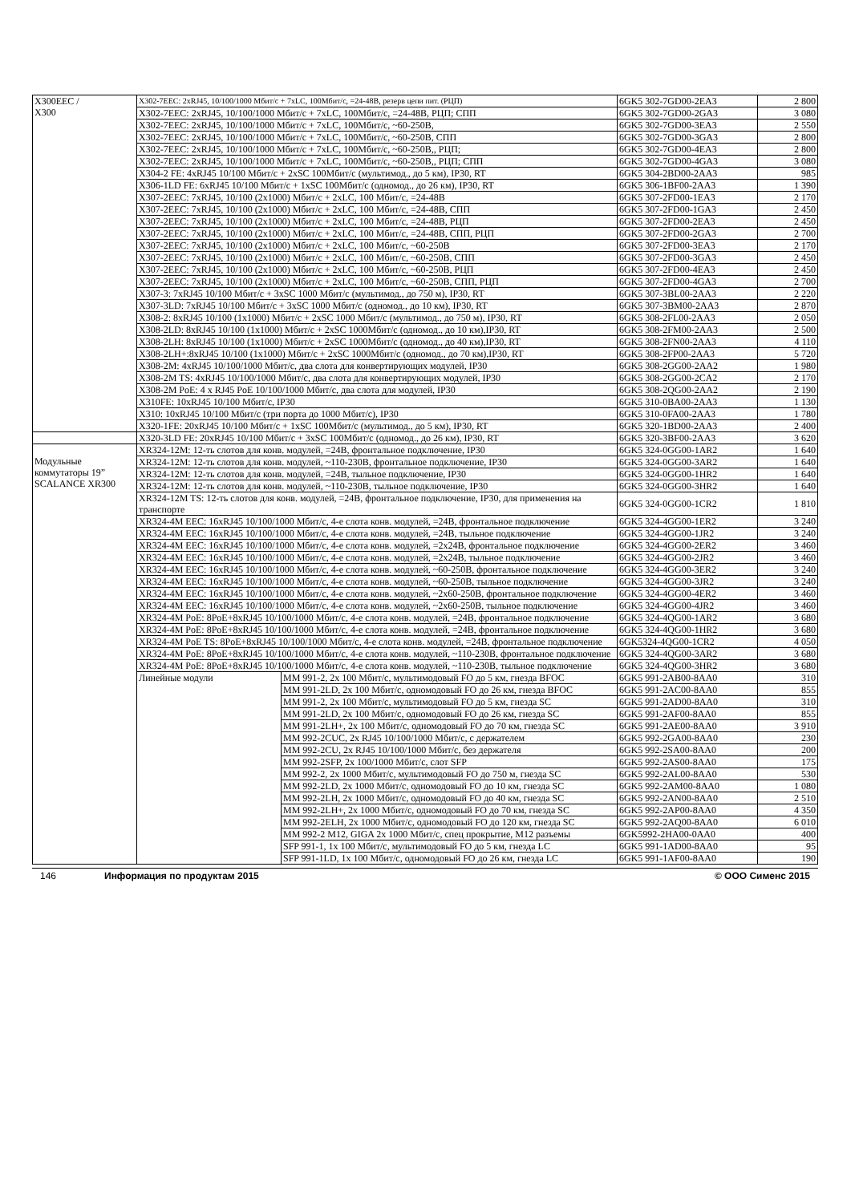| X300EEC / X300 | X302-7EEC: 2xRJ45, 10/100/1000 Мбит/с + 7xLC, 100Мбит/с, =24-48В, резерв цепи пит. (РЦП) | | 6GK5 302-7GD00-2EA3 | 2 800 |
| | X302-7EEC: 2xRJ45, 10/100/1000 Мбит/с + 7xLC, 100Мбит/с, =24-48В, РЦП; СПП | | 6GK5 302-7GD00-2GA3 | 3 080 |
| | X302-7EEC: 2xRJ45, 10/100/1000 Мбит/с + 7xLC, 100Мбит/с, ~60-250В, | | 6GK5 302-7GD00-3EA3 | 2 550 |
| | X302-7EEC: 2xRJ45, 10/100/1000 Мбит/с + 7xLC, 100Мбит/с, ~60-250В, СПП | | 6GK5 302-7GD00-3GA3 | 2 800 |
| | X302-7EEC: 2xRJ45, 10/100/1000 Мбит/с + 7xLC, 100Мбит/с, ~60-250В,, РЦП; | | 6GK5 302-7GD00-4EA3 | 2 800 |
| | X302-7EEC: 2xRJ45, 10/100/1000 Мбит/с + 7xLC, 100Мбит/с, ~60-250В,, РЦП; СПП | | 6GK5 302-7GD00-4GA3 | 3 080 |
| | X304-2 FE: 4xRJ45 10/100 Мбит/с + 2xSC 100Мбит/с (мультимод., до 5 км), IP30, RT | | 6GK5 304-2BD00-2AA3 | 985 |
| | X306-1LD FE: 6xRJ45 10/100 Мбит/с + 1xSC 100Мбит/с (одномод., до 26 км), IP30, RT | | 6GK5 306-1BF00-2AA3 | 1 390 |
| | X307-2EEC: 7xRJ45, 10/100 (2x1000) Мбит/с + 2xLC, 100 Мбит/с, =24-48В | | 6GK5 307-2FD00-1EA3 | 2 170 |
| | X307-2EEC: 7xRJ45, 10/100 (2x1000) Мбит/с + 2xLC, 100 Мбит/с, =24-48В, СПП | | 6GK5 307-2FD00-1GA3 | 2 450 |
| | X307-2EEC: 7xRJ45, 10/100 (2x1000) Мбит/с + 2xLC, 100 Мбит/с, =24-48В, РЦП | | 6GK5 307-2FD00-2EA3 | 2 450 |
| | X307-2EEC: 7xRJ45, 10/100 (2x1000) Мбит/с + 2xLC, 100 Мбит/с, =24-48В, СПП, РЦП | | 6GK5 307-2FD00-2GA3 | 2 700 |
| | X307-2EEC: 7xRJ45, 10/100 (2x1000) Мбит/с + 2xLC, 100 Мбит/с, ~60-250В | | 6GK5 307-2FD00-3EA3 | 2 170 |
| | X307-2EEC: 7xRJ45, 10/100 (2x1000) Мбит/с + 2xLC, 100 Мбит/с, ~60-250В, СПП | | 6GK5 307-2FD00-3GA3 | 2 450 |
| | X307-2EEC: 7xRJ45, 10/100 (2x1000) Мбит/с + 2xLC, 100 Мбит/с, ~60-250В, РЦП | | 6GK5 307-2FD00-4EA3 | 2 450 |
| | X307-2EEC: 7xRJ45, 10/100 (2x1000) Мбит/с + 2xLC, 100 Мбит/с, ~60-250В, СПП, РЦП | | 6GK5 307-2FD00-4GA3 | 2 700 |
| | X307-3: 7xRJ45 10/100 Мбит/с + 3xSC 1000 Мбит/с (мультимод., до 750 м), IP30, RT | | 6GK5 307-3BL00-2AA3 | 2 220 |
| | X307-3LD: 7xRJ45 10/100 Мбит/с + 3xSC 1000 Мбит/с (одномод., до 10 км), IP30, RT | | 6GK5 307-3BM00-2AA3 | 2 870 |
| | X308-2: 8xRJ45 10/100 (1x1000) Мбит/с + 2xSC 1000 Мбит/с (мультимод., до 750 м), IP30, RT | | 6GK5 308-2FL00-2AA3 | 2 050 |
| | X308-2LD: 8xRJ45 10/100 (1x1000) Мбит/с + 2xSC 1000Мбит/с (одномод., до 10 км),IP30, RT | | 6GK5 308-2FM00-2AA3 | 2 500 |
| | X308-2LH: 8xRJ45 10/100 (1x1000) Мбит/с + 2xSC 1000Мбит/с (одномод., до 40 км),IP30, RT | | 6GK5 308-2FN00-2AA3 | 4 110 |
| | X308-2LH+:8xRJ45 10/100 (1x1000) Мбит/с + 2xSC 1000Мбит/с (одномод., до 70 км),IP30, RT | | 6GK5 308-2FP00-2AA3 | 5 720 |
| | X308-2M: 4xRJ45 10/100/1000 Мбит/с, два слота для конвертирующих модулей, IP30 | | 6GK5 308-2GG00-2AA2 | 1 980 |
| | X308-2M TS: 4xRJ45 10/100/1000 Мбит/с, два слота для конвертирующих модулей, IP30 | | 6GK5 308-2GG00-2CA2 | 2 170 |
| | X308-2M PoE: 4 x RJ45 PoE 10/100/1000 Мбит/с, два слота для модулей, IP30 | | 6GK5 308-2QG00-2AA2 | 2 190 |
| | X310FE: 10xRJ45 10/100 Мбит/с, IP30 | | 6GK5 310-0BA00-2AA3 | 1 130 |
| | X310: 10xRJ45 10/100 Мбит/с (три порта до 1000 Мбит/с), IP30 | | 6GK5 310-0FA00-2AA3 | 1 780 |
| | X320-1FE: 20xRJ45 10/100 Мбит/с + 1xSC 100Мбит/с (мультимод., до 5 км), IP30, RT | | 6GK5 320-1BD00-2AA3 | 2 400 |
| | X320-3LD FE: 20xRJ45 10/100 Мбит/с + 3xSC 100Мбит/с (одномод., до 26 км), IP30, RT | | 6GK5 320-3BF00-2AA3 | 3 620 |
| Модульные коммутаторы 19” SCALANCE XR300 | XR324-12M: 12-ть слотов для конв. модулей, =24В, фронтальное подключение, IP30 | | 6GK5 324-0GG00-1AR2 | 1 640 |
| | XR324-12M: 12-ть слотов для конв. модулей, ~110-230В, фронтальное подключение, IP30 | | 6GK5 324-0GG00-3AR2 | 1 640 |
| | XR324-12M: 12-ть слотов для конв. модулей, =24В, тыльное подключение, IP30 | | 6GK5 324-0GG00-1HR2 | 1 640 |
| | XR324-12M: 12-ть слотов для конв. модулей, ~110-230В, тыльное подключение, IP30 | | 6GK5 324-0GG00-3HR2 | 1 640 |
| | XR324-12M TS: 12-ть слотов для конв. модулей, =24В, фронтальное подключение, IP30, для применения на транспорте | | 6GK5 324-0GG00-1CR2 | 1 810 |
| | XR324-4M EEC: 16xRJ45 10/100/1000 Мбит/с, 4-е слота конв. модулей, =24В, фронтальное подключение | | 6GK5 324-4GG00-1ER2 | 3 240 |
| | XR324-4M EEC: 16xRJ45 10/100/1000 Мбит/с, 4-е слота конв. модулей, =24В, тыльное подключение | | 6GK5 324-4GG00-1JR2 | 3 240 |
| | XR324-4M EEC: 16xRJ45 10/100/1000 Мбит/с, 4-е слота конв. модулей, =2x24В, фронтальное подключение | | 6GK5 324-4GG00-2ER2 | 3 460 |
| | XR324-4M EEC: 16xRJ45 10/100/1000 Мбит/с, 4-е слота конв. модулей, =2x24В, тыльное подключение | | 6GK5 324-4GG00-2JR2 | 3 460 |
| | XR324-4M EEC: 16xRJ45 10/100/1000 Мбит/с, 4-е слота конв. модулей, ~60-250В, фронтальное подключение | | 6GK5 324-4GG00-3ER2 | 3 240 |
| | XR324-4M EEC: 16xRJ45 10/100/1000 Мбит/с, 4-е слота конв. модулей, ~60-250В, тыльное подключение | | 6GK5 324-4GG00-3JR2 | 3 240 |
| | XR324-4M EEC: 16xRJ45 10/100/1000 Мбит/с, 4-е слота конв. модулей, ~2x60-250В, фронтальное подключение | | 6GK5 324-4GG00-4ER2 | 3 460 |
| | XR324-4M EEC: 16xRJ45 10/100/1000 Мбит/с, 4-е слота конв. модулей, ~2x60-250В, тыльное подключение | | 6GK5 324-4GG00-4JR2 | 3 460 |
| | XR324-4M PoE: 8PoE+8xRJ45 10/100/1000 Мбит/с, 4-е слота конв. модулей, =24В, фронтальное подключение | | 6GK5 324-4QG00-1AR2 | 3 680 |
| | XR324-4M PoE: 8PoE+8xRJ45 10/100/1000 Мбит/с, 4-е слота конв. модулей, =24В, фронтальное подключение | | 6GK5 324-4QG00-1HR2 | 3 680 |
| | XR324-4M PoE TS: 8PoE+8xRJ45 10/100/1000 Мбит/с, 4-е слота конв. модулей, =24В, фронтальное подключение | | 6GK5324-4QG00-1CR2 | 4 050 |
| | XR324-4M PoE: 8PoE+8xRJ45 10/100/1000 Мбит/с, 4-е слота конв. модулей, ~110-230В, фронтальное подключение | | 6GK5 324-4QG00-3AR2 | 3 680 |
| | XR324-4M PoE: 8PoE+8xRJ45 10/100/1000 Мбит/с, 4-е слота конв. модулей, ~110-230В, тыльное подключение | | 6GK5 324-4QG00-3HR2 | 3 680 |
| | Линейные модули | MM 991-2, 2x 100 Мбит/с, мультимодовый FO до 5 км, гнезда BFOC | 6GK5 991-2AB00-8AA0 | 310 |
| | | MM 991-2LD, 2x 100 Мбит/с, одномодовый FO до 26 км, гнезда BFOC | 6GK5 991-2AC00-8AA0 | 855 |
| | | MM 991-2, 2x 100 Мбит/с, мультимодовый FO до 5 км, гнезда SC | 6GK5 991-2AD00-8AA0 | 310 |
| | | MM 991-2LD, 2x 100 Мбит/с, одномодовый FO до 26 км, гнезда SC | 6GK5 991-2AF00-8AA0 | 855 |
| | | MM 991-2LH+, 2x 100 Мбит/с, одномодовый FO до 70 км, гнезда SC | 6GK5 991-2AE00-8AA0 | 3 910 |
| | | MM 992-2CUC, 2x RJ45 10/100/1000 Мбит/с, с держателем | 6GK5 992-2GA00-8AA0 | 230 |
| | | MM 992-2CU, 2x RJ45 10/100/1000 Мбит/с, без держателя | 6GK5 992-2SA00-8AA0 | 200 |
| | | MM 992-2SFP, 2x 100/1000 Мбит/с, слот SFP | 6GK5 992-2AS00-8AA0 | 175 |
| | | MM 992-2, 2x 1000 Мбит/с, мультимодовый FO до 750 м, гнезда SC | 6GK5 992-2AL00-8AA0 | 530 |
| | | MM 992-2LD, 2x 1000 Мбит/с, одномодовый FO до 10 км, гнезда SC | 6GK5 992-2AM00-8AA0 | 1 080 |
| | | MM 992-2LH, 2x 1000 Мбит/с, одномодовый FO до 40 км, гнезда SC | 6GK5 992-2AN00-8AA0 | 2 510 |
| | | MM 992-2LH+, 2x 1000 Мбит/с, одномодовый FO до 70 км, гнезда SC | 6GK5 992-2AP00-8AA0 | 4 350 |
| | | MM 992-2ELH, 2x 1000 Мбит/с, одномодовый FO до 120 км, гнезда SC | 6GK5 992-2AQ00-8AA0 | 6 010 |
| | | MM 992-2 M12, GIGA 2x 1000 Мбит/с, спец прокрытие, M12 разъемы | 6GK5992-2HA00-0AA0 | 400 |
| | | SFP 991-1, 1x 100 Мбит/с, мультимодовый FO до 5 км, гнезда LC | 6GK5 991-1AD00-8AA0 | 95 |
| | | SFP 991-1LD, 1x 100 Мбит/с, одномодовый FO до 26 км, гнезда LC | 6GK5 991-1AF00-8AA0 | 190 |
146 Информация по продуктам 2015 © ООО Сименс 2015